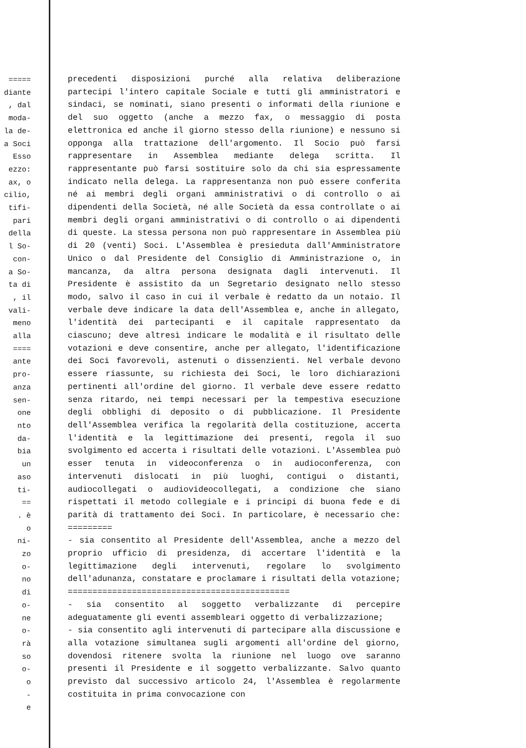=====
diante
, dal
moda-
la de-
a Soci
Esso
ezzo:
ax, o
cilio,
tifi-
pari
della
l So-
con-
a So-
ta di
, il
vali-
meno
alla
====
ante
pro-
anza
sen-
one
nto
da-
bia
un
aso
ti-
==
. è
o
ni-
zo
o-
no
di
o-
ne
o-
rà
so
o-
o
-
e
precedenti disposizioni purché alla relativa deliberazione partecipi l'intero capitale Sociale e tutti gli amministratori e sindaci, se nominati, siano presenti o informati della riunione e del suo oggetto (anche a mezzo fax, o messaggio di posta elettronica ed anche il giorno stesso della riunione) e nessuno si opponga alla trattazione dell'argomento. Il Socio può farsi rappresentare in Assemblea mediante delega scritta. Il rappresentante può farsi sostituire solo da chi sia espressamente indicato nella delega. La rappresentanza non può essere conferita né ai membri degli organi amministrativi o di controllo o ai dipendenti della Società, né alle Società da essa controllate o ai membri degli organi amministrativi o di controllo o ai dipendenti di queste. La stessa persona non può rappresentare in Assemblea più di 20 (venti) Soci. L'Assemblea è presieduta dall'Amministratore Unico o dal Presidente del Consiglio di Amministrazione o, in mancanza, da altra persona designata dagli intervenuti. Il Presidente è assistito da un Segretario designato nello stesso modo, salvo il caso in cui il verbale è redatto da un notaio. Il verbale deve indicare la data dell'Assemblea e, anche in allegato, l'identità dei partecipanti e il capitale rappresentato da ciascuno; deve altresì indicare le modalità e il risultato delle votazioni e deve consentire, anche per allegato, l'identificazione dei Soci favorevoli, astenuti o dissenzienti. Nel verbale devono essere riassunte, su richiesta dei Soci, le loro dichiarazioni pertinenti all'ordine del giorno. Il verbale deve essere redatto senza ritardo, nei tempi necessari per la tempestiva esecuzione degli obblighi di deposito o di pubblicazione. Il Presidente dell'Assemblea verifica la regolarità della costituzione, accerta l'identità e la legittimazione dei presenti, regola il suo svolgimento ed accerta i risultati delle votazioni. L'Assemblea può esser tenuta in videoconferenza o in audioconferenza, con intervenuti dislocati in più luoghi, contigui o distanti, audiocollegati o audiovideocollegati, a condizione che siano rispettati il metodo collegiale e i principi di buona fede e di parità di trattamento dei Soci. In particolare, è necessario che: =========
- sia consentito al Presidente dell'Assemblea, anche a mezzo del proprio ufficio di presidenza, di accertare l'identità e la legittimazione degli intervenuti, regolare lo svolgimento dell'adunanza, constatare e proclamare i risultati della votazione; =============================================
- sia consentito al soggetto verbalizzante di percepire adeguatamente gli eventi assembleari oggetto di verbalizzazione;
- sia consentito agli intervenuti di partecipare alla discussione e alla votazione simultanea sugli argomenti all'ordine del giorno, dovendosi ritenere svolta la riunione nel luogo ove saranno presenti il Presidente e il soggetto verbalizzante. Salvo quanto previsto dal successivo articolo 24, l'Assemblea è regolarmente costituita in prima convocazione con